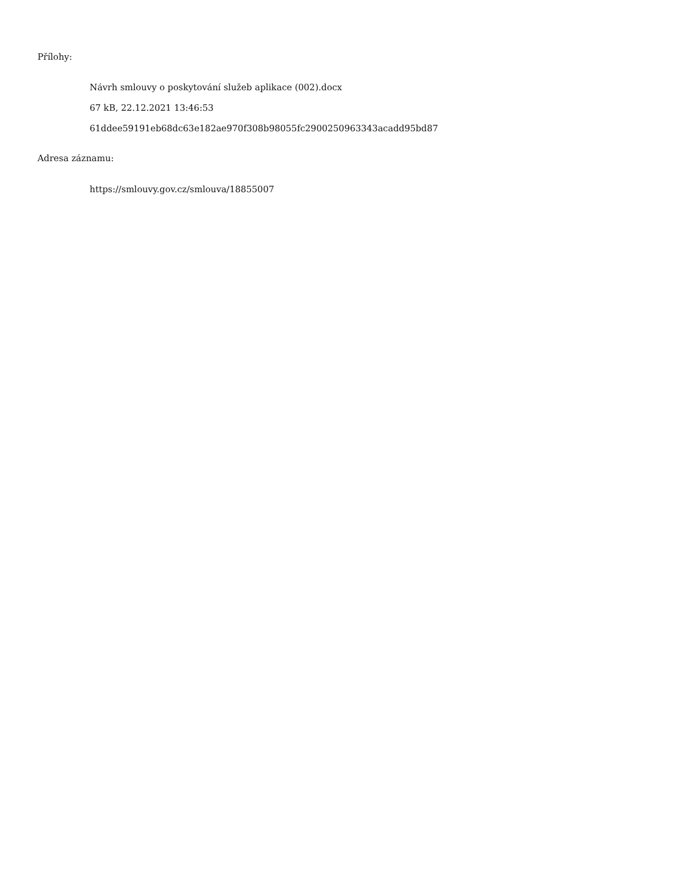Přílohy:
Návrh smlouvy o poskytování služeb aplikace (002).docx
67 kB, 22.12.2021 13:46:53
61ddee59191eb68dc63e182ae970f308b98055fc2900250963343acadd95bd87
Adresa záznamu:
https://smlouvy.gov.cz/smlouva/18855007